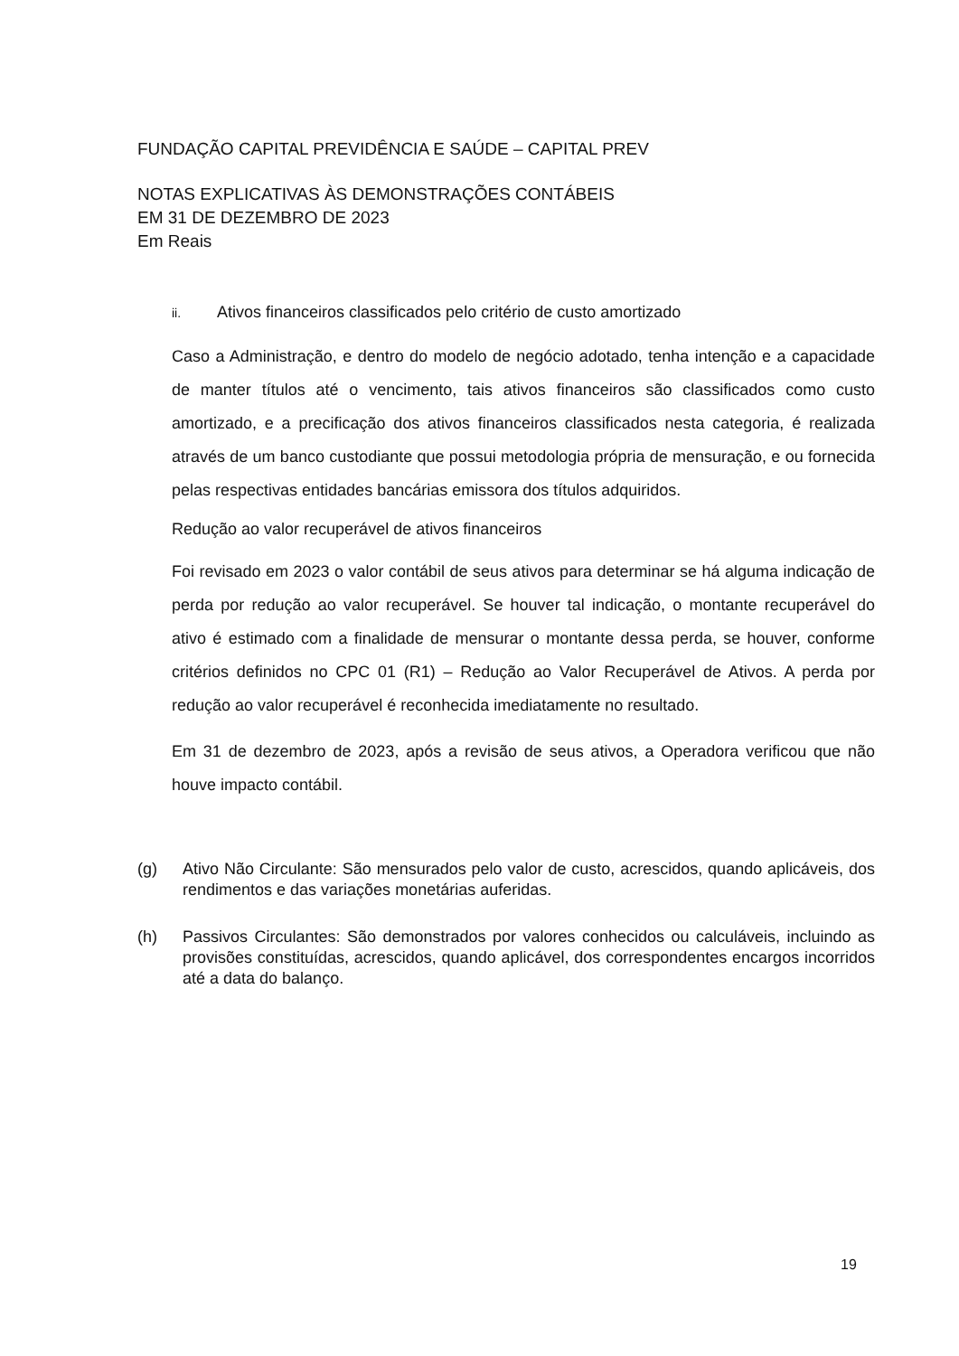FUNDAÇÃO CAPITAL PREVIDÊNCIA E SAÚDE – CAPITAL PREV
NOTAS EXPLICATIVAS ÀS DEMONSTRAÇÕES CONTÁBEIS
EM 31 DE DEZEMBRO DE 2023
Em Reais
ii. Ativos financeiros classificados pelo critério de custo amortizado
Caso a Administração, e dentro do modelo de negócio adotado, tenha intenção e a capacidade de manter títulos até o vencimento, tais ativos financeiros são classificados como custo amortizado, e a precificação dos ativos financeiros classificados nesta categoria, é realizada através de um banco custodiante que possui metodologia própria de mensuração, e ou fornecida pelas respectivas entidades bancárias emissora dos títulos adquiridos.
Redução ao valor recuperável de ativos financeiros
Foi revisado em 2023 o valor contábil de seus ativos para determinar se há alguma indicação de perda por redução ao valor recuperável. Se houver tal indicação, o montante recuperável do ativo é estimado com a finalidade de mensurar o montante dessa perda, se houver, conforme critérios definidos no CPC 01 (R1) – Redução ao Valor Recuperável de Ativos. A perda por redução ao valor recuperável é reconhecida imediatamente no resultado.
Em 31 de dezembro de 2023, após a revisão de seus ativos, a Operadora verificou que não houve impacto contábil.
(g) Ativo Não Circulante: São mensurados pelo valor de custo, acrescidos, quando aplicáveis, dos rendimentos e das variações monetárias auferidas.
(h) Passivos Circulantes: São demonstrados por valores conhecidos ou calculáveis, incluindo as provisões constituídas, acrescidos, quando aplicável, dos correspondentes encargos incorridos até a data do balanço.
19